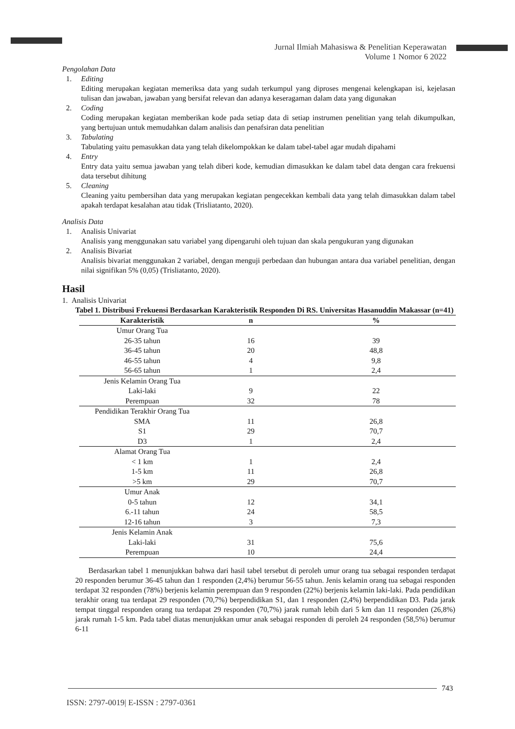Jurnal Ilmiah Mahasiswa & Penelitian Keperawatan
Volume 1 Nomor 6 2022
Pengolahan Data
1. Editing
Editing merupakan kegiatan memeriksa data yang sudah terkumpul yang diproses mengenai kelengkapan isi, kejelasan tulisan dan jawaban, jawaban yang bersifat relevan dan adanya keseragaman dalam data yang digunakan
2. Coding
Coding merupakan kegiatan memberikan kode pada setiap data di setiap instrumen penelitian yang telah dikumpulkan, yang bertujuan untuk memudahkan dalam analisis dan penafsiran data penelitian
3. Tabulating
Tabulating yaitu pemasukkan data yang telah dikelompokkan ke dalam tabel-tabel agar mudah dipahami
4. Entry
Entry data yaitu semua jawaban yang telah diberi kode, kemudian dimasukkan ke dalam tabel data dengan cara frekuensi data tersebut dihitung
5. Cleaning
Cleaning yaitu pembersihan data yang merupakan kegiatan pengecekkan kembali data yang telah dimasukkan dalam tabel apakah terdapat kesalahan atau tidak (Trisliatanto, 2020).
Analisis Data
1. Analisis Univariat
Analisis yang menggunakan satu variabel yang dipengaruhi oleh tujuan dan skala pengukuran yang digunakan
2. Analisis Bivariat
Analisis bivariat menggunakan 2 variabel, dengan menguji perbedaan dan hubungan antara dua variabel penelitian, dengan nilai signifikan 5% (0,05) (Trisliatanto, 2020).
Hasil
1. Analisis Univariat
Tabel 1. Distribusi Frekuensi Berdasarkan Karakteristik Responden Di RS. Universitas Hasanuddin Makassar (n=41)
| Karakteristik | n | % |
| --- | --- | --- |
| Umur Orang Tua | | |
| 26-35 tahun | 16 | 39 |
| 36-45 tahun | 20 | 48,8 |
| 46-55 tahun | 4 | 9,8 |
| 56-65 tahun | 1 | 2,4 |
| Jenis Kelamin Orang Tua | | |
| Laki-laki | 9 | 22 |
| Perempuan | 32 | 78 |
| Pendidikan Terakhir Orang Tua | | |
| SMA | 11 | 26,8 |
| S1 | 29 | 70,7 |
| D3 | 1 | 2,4 |
| Alamat Orang Tua | | |
| < 1 km | 1 | 2,4 |
| 1-5 km | 11 | 26,8 |
| >5 km | 29 | 70,7 |
| Umur Anak | | |
| 0-5 tahun | 12 | 34,1 |
| 6.-11 tahun | 24 | 58,5 |
| 12-16 tahun | 3 | 7,3 |
| Jenis Kelamin Anak | | |
| Laki-laki | 31 | 75,6 |
| Perempuan | 10 | 24,4 |
Berdasarkan tabel 1 menunjukkan bahwa dari hasil tabel tersebut di peroleh umur orang tua sebagai responden terdapat 20 responden berumur 36-45 tahun dan 1 responden (2,4%) berumur 56-55 tahun. Jenis kelamin orang tua sebagai responden terdapat 32 responden (78%) berjenis kelamin perempuan dan 9 responden (22%) berjenis kelamin laki-laki. Pada pendidikan terakhir orang tua terdapat 29 responden (70,7%) berpendidikan S1, dan 1 responden (2,4%) berpendidikan D3. Pada jarak tempat tinggal responden orang tua terdapat 29 responden (70,7%) jarak rumah lebih dari 5 km dan 11 responden (26,8%) jarak rumah 1-5 km. Pada tabel diatas menunjukkan umur anak sebagai responden di peroleh 24 responden (58,5%) berumur 6-11
743
ISSN: 2797-0019| E-ISSN : 2797-0361